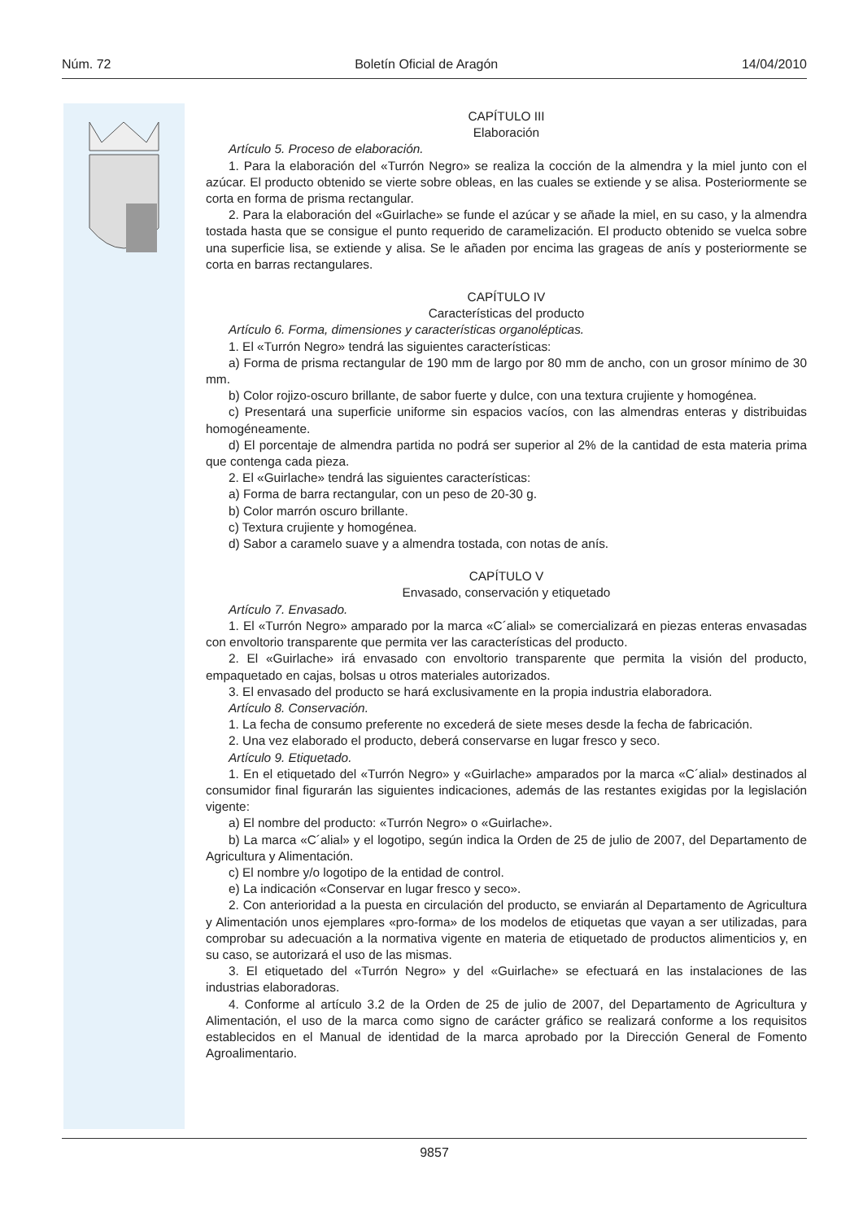Núm. 72 Boletín Oficial de Aragón 14/04/2010
CAPÍTULO III
Elaboración
Artículo 5. Proceso de elaboración.
1. Para la elaboración del «Turrón Negro» se realiza la cocción de la almendra y la miel junto con el azúcar. El producto obtenido se vierte sobre obleas, en las cuales se extiende y se alisa. Posteriormente se corta en forma de prisma rectangular.
2. Para la elaboración del «Guirlache» se funde el azúcar y se añade la miel, en su caso, y la almendra tostada hasta que se consigue el punto requerido de caramelización. El producto obtenido se vuelca sobre una superficie lisa, se extiende y alisa. Se le añaden por encima las grageas de anís y posteriormente se corta en barras rectangulares.
CAPÍTULO IV
Características del producto
Artículo 6. Forma, dimensiones y características organolépticas.
1. El «Turrón Negro» tendrá las siguientes características:
a) Forma de prisma rectangular de 190 mm de largo por 80 mm de ancho, con un grosor mínimo de 30 mm.
b) Color rojizo-oscuro brillante, de sabor fuerte y dulce, con una textura crujiente y homogénea.
c) Presentará una superficie uniforme sin espacios vacíos, con las almendras enteras y distribuidas homogéneamente.
d) El porcentaje de almendra partida no podrá ser superior al 2% de la cantidad de esta materia prima que contenga cada pieza.
2. El «Guirlache» tendrá las siguientes características:
a) Forma de barra rectangular, con un peso de 20-30 g.
b) Color marrón oscuro brillante.
c) Textura crujiente y homogénea.
d) Sabor a caramelo suave y a almendra tostada, con notas de anís.
CAPÍTULO V
Envasado, conservación y etiquetado
Artículo 7. Envasado.
1. El «Turrón Negro» amparado por la marca «C´alial» se comercializará en piezas enteras envasadas con envoltorio transparente que permita ver las características del producto.
2. El «Guirlache» irá envasado con envoltorio transparente que permita la visión del producto, empaquetado en cajas, bolsas u otros materiales autorizados.
3. El envasado del producto se hará exclusivamente en la propia industria elaboradora.
Artículo 8. Conservación.
1. La fecha de consumo preferente no excederá de siete meses desde la fecha de fabricación.
2. Una vez elaborado el producto, deberá conservarse en lugar fresco y seco.
Artículo 9. Etiquetado.
1. En el etiquetado del «Turrón Negro» y «Guirlache» amparados por la marca «C´alial» destinados al consumidor final figurarán las siguientes indicaciones, además de las restantes exigidas por la legislación vigente:
a) El nombre del producto: «Turrón Negro» o «Guirlache».
b) La marca «C´alial» y el logotipo, según indica la Orden de 25 de julio de 2007, del Departamento de Agricultura y Alimentación.
c) El nombre y/o logotipo de la entidad de control.
e) La indicación «Conservar en lugar fresco y seco».
2. Con anterioridad a la puesta en circulación del producto, se enviarán al Departamento de Agricultura y Alimentación unos ejemplares «pro-forma» de los modelos de etiquetas que vayan a ser utilizadas, para comprobar su adecuación a la normativa vigente en materia de etiquetado de productos alimenticios y, en su caso, se autorizará el uso de las mismas.
3. El etiquetado del «Turrón Negro» y del «Guirlache» se efectuará en las instalaciones de las industrias elaboradoras.
4. Conforme al artículo 3.2 de la Orden de 25 de julio de 2007, del Departamento de Agricultura y Alimentación, el uso de la marca como signo de carácter gráfico se realizará conforme a los requisitos establecidos en el Manual de identidad de la marca aprobado por la Dirección General de Fomento Agroalimentario.
9857